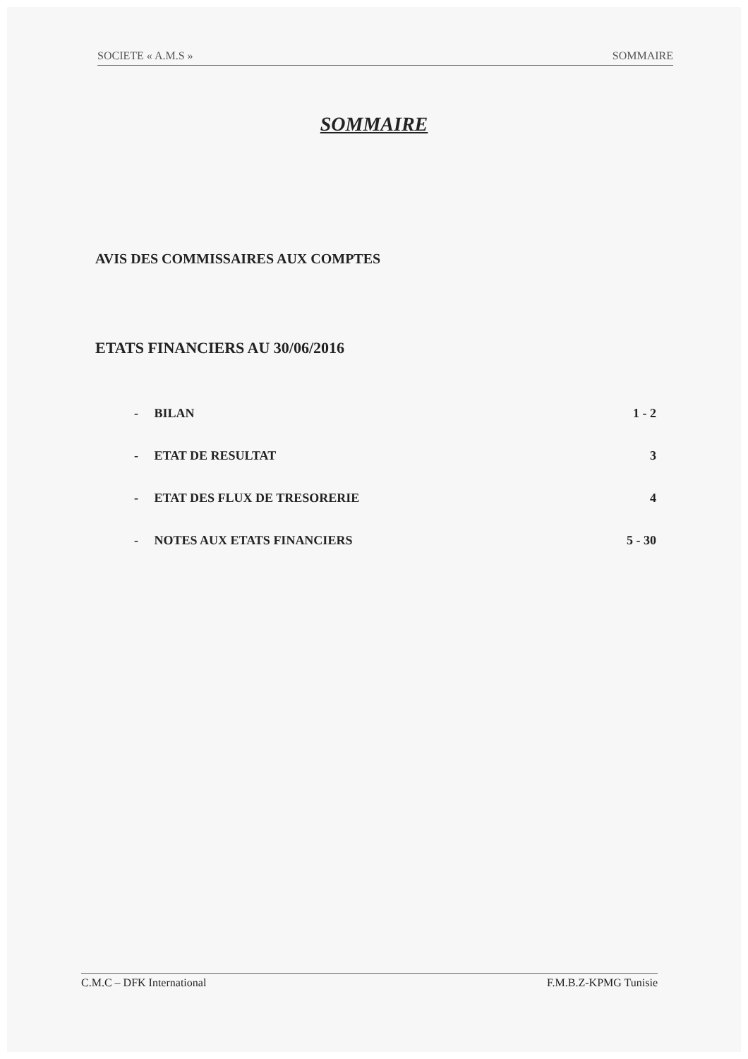SOCIETE « A.M.S » SOMMAIRE
SOMMAIRE
AVIS DES COMMISSAIRES AUX COMPTES
ETATS FINANCIERS AU 30/06/2016
- BILAN 1 - 2
- ETAT DE RESULTAT 3
- ETAT DES FLUX DE TRESORERIE 4
- NOTES AUX ETATS FINANCIERS 5 - 30
C.M.C – DFK International F.M.B.Z-KPMG Tunisie